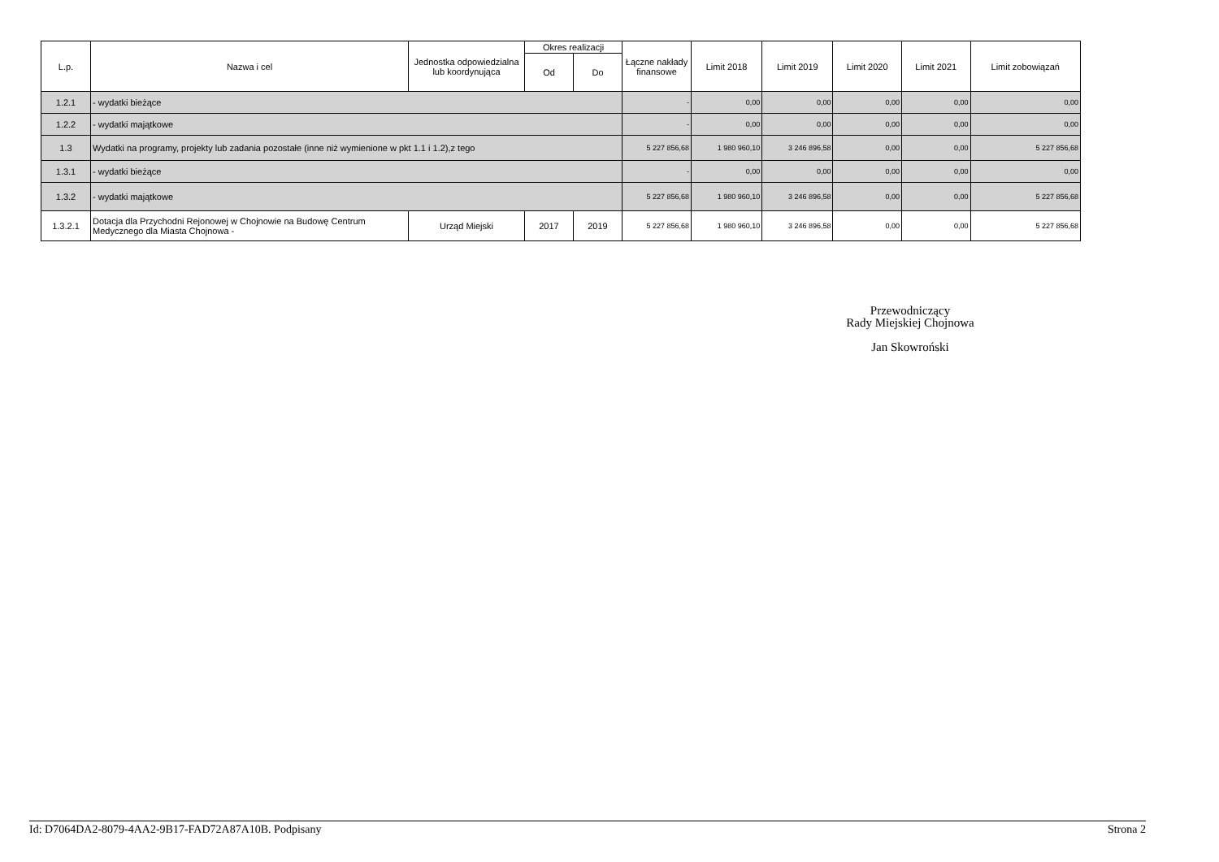| L.p. | Nazwa i cel | Jednostka odpowiedzialna lub koordynująca | Okres realizacji | | Łączne nakłady finansowe | Limit 2018 | Limit 2019 | Limit 2020 | Limit 2021 | Limit zobowiązań |
| --- | --- | --- | --- | --- | --- | --- | --- | --- | --- | --- |
| | | | Od | Do | | | | | | |
| 1.2.1 | - wydatki bieżące | | | | - | 0,00 | 0,00 | 0,00 | 0,00 | 0,00 |
| 1.2.2 | - wydatki majątkowe | | | | - | 0,00 | 0,00 | 0,00 | 0,00 | 0,00 |
| 1.3 | Wydatki na programy, projekty lub zadania pozostałe (inne niż wymienione w pkt 1.1 i 1.2),z tego | | | | 5 227 856,68 | 1 980 960,10 | 3 246 896,58 | 0,00 | 0,00 | 5 227 856,68 |
| 1.3.1 | - wydatki bieżące | | | | - | 0,00 | 0,00 | 0,00 | 0,00 | 0,00 |
| 1.3.2 | - wydatki majątkowe | | | | 5 227 856,68 | 1 980 960,10 | 3 246 896,58 | 0,00 | 0,00 | 5 227 856,68 |
| 1.3.2.1 | Dotacja dla Przychodni Rejonowej w Chojnowie na Budowę Centrum Medycznego dla Miasta Chojnowa - | Urząd Miejski | 2017 | 2019 | 5 227 856,68 | 1 980 960,10 | 3 246 896,58 | 0,00 | 0,00 | 5 227 856,68 |
Przewodniczący
Rady Miejskiej Chojnowa
Jan Skowroński
Id: D7064DA2-8079-4AA2-9B17-FAD72A87A10B. Podpisany Strona 2